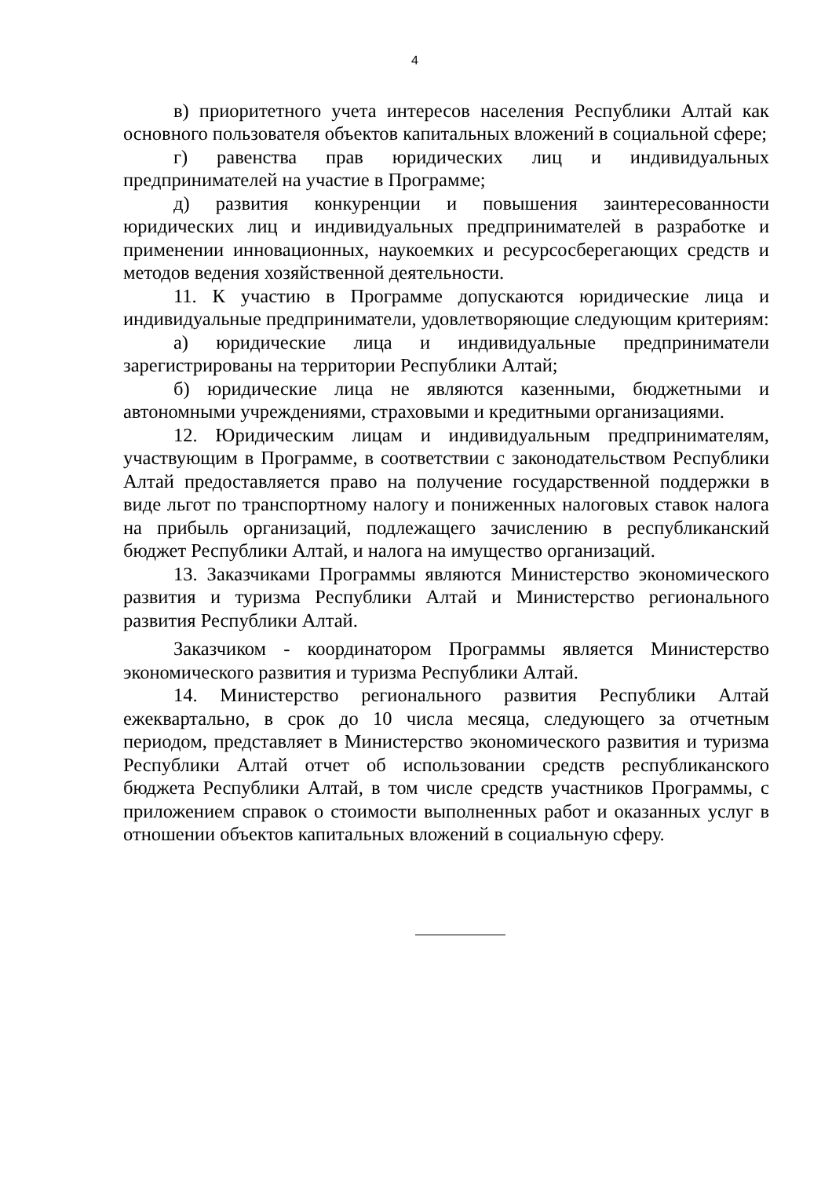4
в) приоритетного учета интересов населения Республики Алтай как основного пользователя объектов капитальных вложений в социальной сфере;
г) равенства прав юридических лиц и индивидуальных предпринимателей на участие в Программе;
д) развития конкуренции и повышения заинтересованности юридических лиц и индивидуальных предпринимателей в разработке и применении инновационных, наукоемких и ресурсосберегающих средств и методов ведения хозяйственной деятельности.
11. К участию в Программе допускаются юридические лица и индивидуальные предприниматели, удовлетворяющие следующим критериям:
а) юридические лица и индивидуальные предприниматели зарегистрированы на территории Республики Алтай;
б) юридические лица не являются казенными, бюджетными и автономными учреждениями, страховыми и кредитными организациями.
12. Юридическим лицам и индивидуальным предпринимателям, участвующим в Программе, в соответствии с законодательством Республики Алтай предоставляется право на получение государственной поддержки в виде льгот по транспортному налогу и пониженных налоговых ставок налога на прибыль организаций, подлежащего зачислению в республиканский бюджет Республики Алтай, и налога на имущество организаций.
13. Заказчиками Программы являются Министерство экономического развития и туризма Республики Алтай и Министерство регионального развития Республики Алтай.
Заказчиком - координатором Программы является Министерство экономического развития и туризма Республики Алтай.
14. Министерство регионального развития Республики Алтай ежеквартально, в срок до 10 числа месяца, следующего за отчетным периодом, представляет в Министерство экономического развития и туризма Республики Алтай отчет об использовании средств республиканского бюджета Республики Алтай, в том числе средств участников Программы, с приложением справок о стоимости выполненных работ и оказанных услуг в отношении объектов капитальных вложений в социальную сферу.